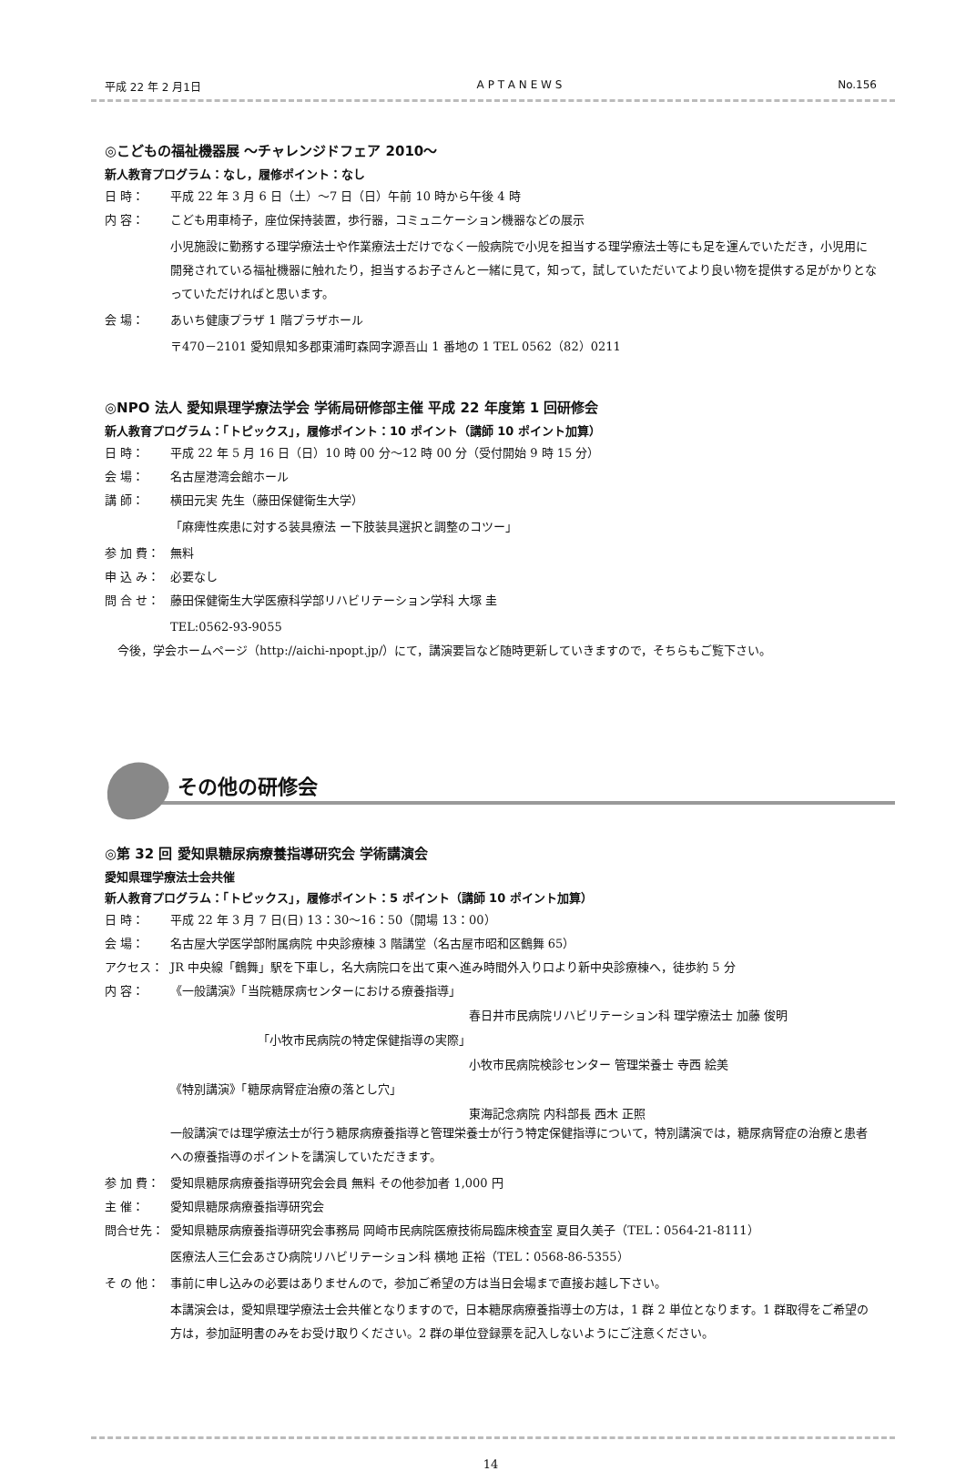平成 22 年 2 月1日 A P T A N E W S No.156
◎こどもの福祉機器展 ～チャレンジドフェア 2010～
新人教育プログラム：なし，履修ポイント：なし
日 時： 平成 22 年 3 月 6 日（土）～7 日（日）午前 10 時から午後 4 時
内 容： こども用車椅子，座位保持装置，歩行器，コミュニケーション機器などの展示
小児施設に勤務する理学療法士や作業療法士だけでなく一般病院で小児を担当する理学療法士等にも足を運んでいただき，小児用に開発されている福祉機器に触れたり，担当するお子さんと一緒に見て，知って，試していただいてより良い物を提供する足がかりとなっていただければと思います。
会 場： あいち健康プラザ 1 階プラザホール
〒470－2101 愛知県知多郡東浦町森岡字源吾山 1 番地の 1 TEL 0562（82）0211
◎NPO 法人 愛知県理学療法学会 学術局研修部主催 平成 22 年度第 1 回研修会
新人教育プログラム：「トピックス」，履修ポイント：10 ポイント（講師 10 ポイント加算）
日 時： 平成 22 年 5 月 16 日（日）10 時 00 分～12 時 00 分（受付開始 9 時 15 分）
会 場： 名古屋港湾会館ホール
講 師： 横田元実 先生（藤田保健衛生大学）
「麻痺性疾患に対する装具療法 ー下肢装具選択と調整のコツー」
参 加 費： 無料
申 込 み： 必要なし
問 合 せ： 藤田保健衛生大学医療科学部リハビリテーション学科 大塚 圭
TEL:0562-93-9055
今後，学会ホームページ（http://aichi-npopt.jp/）にて，講演要旨など随時更新していきますので，そちらもご覧下さい。
その他の研修会
◎第 32 回 愛知県糖尿病療養指導研究会 学術講演会
愛知県理学療法士会共催
新人教育プログラム：「トピックス」，履修ポイント：5 ポイント（講師 10 ポイント加算）
日 時： 平成 22 年 3 月 7 日(日) 13：30～16：50（開場 13：00）
会 場： 名古屋大学医学部附属病院 中央診療棟 3 階講堂（名古屋市昭和区鶴舞 65）
アクセス： JR 中央線「鶴舞」駅を下車し，名大病院口を出て東へ進み時間外入り口より新中央診療棟へ，徒歩約 5 分
内 容： 《一般講演》「当院糖尿病センターにおける療養指導」
春日井市民病院リハビリテーション科 理学療法士 加藤 俊明
「小牧市民病院の特定保健指導の実際」
小牧市民病院検診センター 管理栄養士 寺西 絵美
《特別講演》「糖尿病腎症治療の落とし穴」
東海記念病院 内科部長 西木 正照
一般講演では理学療法士が行う糖尿病療養指導と管理栄養士が行う特定保健指導について，特別講演では，糖尿病腎症の治療と患者への療養指導のポイントを講演していただきます。
参 加 費： 愛知県糖尿病療養指導研究会会員 無料 その他参加者 1,000 円
主 催： 愛知県糖尿病療養指導研究会
問合せ先： 愛知県糖尿病療養指導研究会事務局 岡崎市民病院医療技術局臨床検査室 夏目久美子（TEL：0564-21-8111）
医療法人三仁会あさひ病院リハビリテーション科 横地 正裕（TEL：0568-86-5355）
そ の 他： 事前に申し込みの必要はありませんので，参加ご希望の方は当日会場まで直接お越し下さい。
本講演会は，愛知県理学療法士会共催となりますので，日本糖尿病療養指導士の方は，1 群 2 単位となります。1 群取得をご希望の方は，参加証明書のみをお受け取りください。2 群の単位登録票を記入しないようにご注意ください。
14